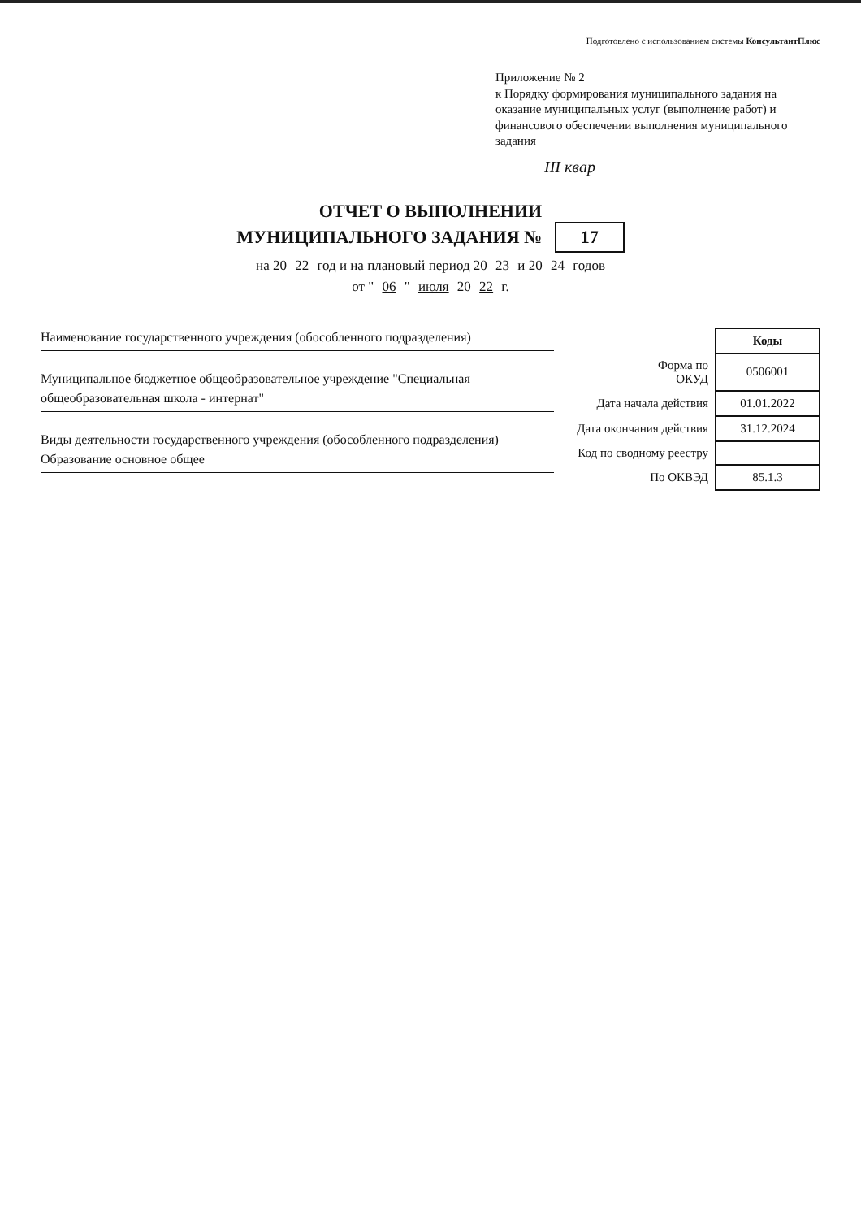Подготовлено с использованием системы КонсультантПлюс
Приложение № 2
к Порядку формирования муниципального задания на оказание муниципальных услуг (выполнение работ) и финансового обеспечении выполнения муниципального задания
III квар
ОТЧЕТ О ВЫПОЛНЕНИИ
МУНИЦИПАЛЬНОГО ЗАДАНИЯ № 17
на 20 22 год и на плановый период 20 23 и 20 24 годов
от " 06 " июля 20 22 г.
Наименование государственного учреждения (обособленного подразделения)
Муниципальное бюджетное общеобразовательное учреждение "Специальная общеобразовательная школа - интернат"
Виды деятельности государственного учреждения (обособленного подразделения)
Образование основное общее
| | Коды |
| --- | --- |
| Форма по ОКУД | 0506001 |
| Дата начала действия | 01.01.2022 |
| Дата окончания действия | 31.12.2024 |
| Код по сводному реестру | |
| По ОКВЭД | 85.1.3 |